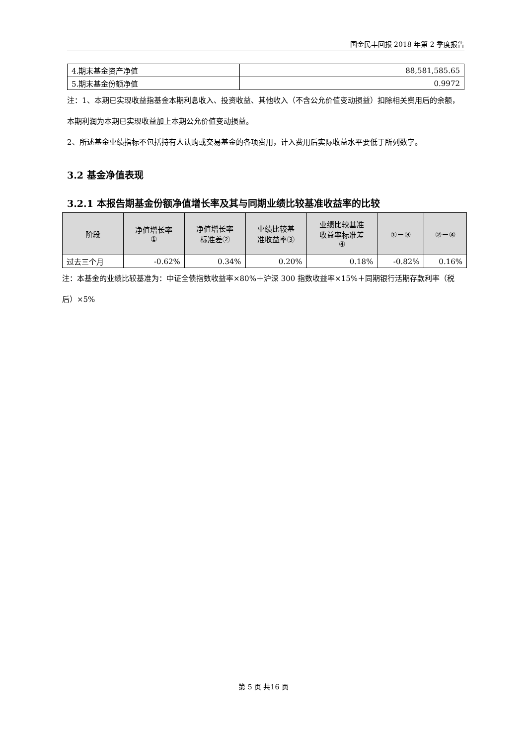国金民丰回报 2018 年第 2 季度报告
| 4.期末基金资产净值 | 88,581,585.65 |
| 5.期末基金份额净值 | 0.9972 |
注：1、本期已实现收益指基金本期利息收入、投资收益、其他收入（不含公允价值变动损益）扣除相关费用后的余额，本期利润为本期已实现收益加上本期公允价值变动损益。
2、所述基金业绩指标不包括持有人认购或交易基金的各项费用，计入费用后实际收益水平要低于所列数字。
3.2 基金净值表现
3.2.1 本报告期基金份额净值增长率及其与同期业绩比较基准收益率的比较
| 阶段 | 净值增长率 ① | 净值增长率 标准差② | 业绩比较基 准收益率③ | 业绩比较基准 收益率标准差 ④ | ①－③ | ②－④ |
| --- | --- | --- | --- | --- | --- | --- |
| 过去三个月 | -0.62% | 0.34% | 0.20% | 0.18% | -0.82% | 0.16% |
注：本基金的业绩比较基准为：中证全债指数收益率×80%＋沪深 300 指数收益率×15%＋同期银行活期存款利率（税后）×5%
第 5 页 共16 页